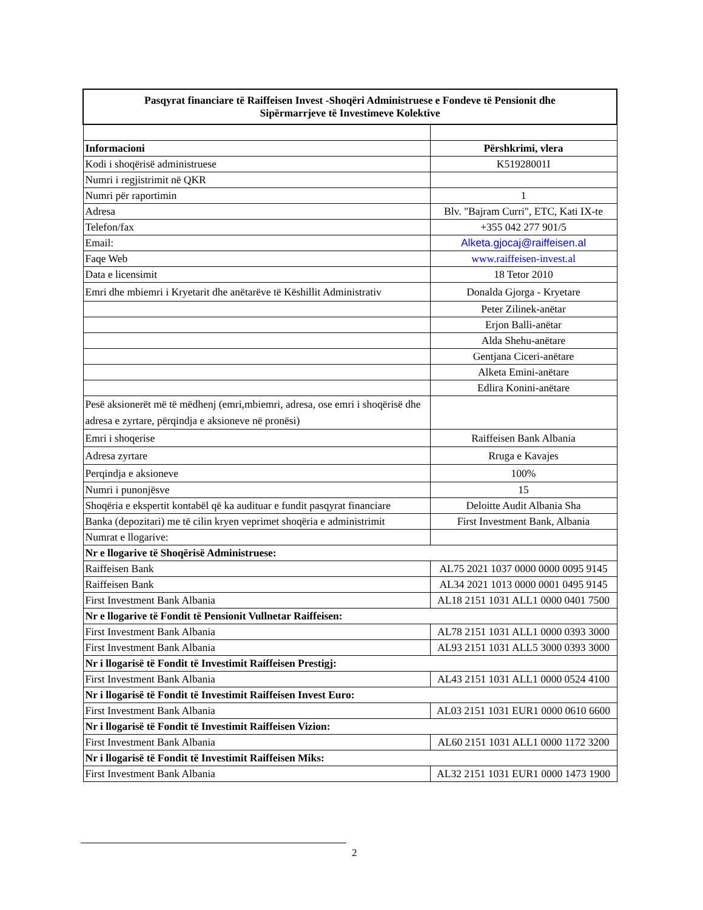| Pasqyrat financiare të Raiffeisen Invest -Shoqëri Administruese e Fondeve të Pensionit dhe Sipërmarrjeve të Investimeve Kolektive | |
| Informacioni | Përshkrimi, vlera |
| Kodi i shoqërisë administruese | K51928001I |
| Numri i regjistrimit në QKR | |
| Numri për raportimin | 1 |
| Adresa | Blv. "Bajram Curri", ETC, Kati IX-te |
| Telefon/fax | +355 042 277 901/5 |
| Email: | Alketa.gjocaj@raiffeisen.al |
| Faqe Web | www.raiffeisen-invest.al |
| Data e licensimit | 18 Tetor 2010 |
| Emri dhe mbiemri i Kryetarit dhe anëtarëve të Këshillit Administrativ | Donalda Gjorga - Kryetare |
| | Peter Zilinek-anëtar |
| | Erjon Balli-anëtar |
| | Alda Shehu-anëtare |
| | Gentjana Ciceri-anëtare |
| | Alketa Emini-anëtare |
| | Edlira Konini-anëtare |
| Pesë aksionerët më të mëdhenj (emri,mbiemri, adresa, ose emri i shoqërisë dhe adresa e zyrtare, përqindja e aksioneve në pronësi) | |
| Emri i shoqerise | Raiffeisen Bank Albania |
| Adresa zyrtare | Rruga e Kavajes |
| Perqindja e aksioneve | 100% |
| Numri i punonjësve | 15 |
| Shoqëria e ekspertit kontabël që ka audituar e fundit pasqyrat financiare | Deloitte Audit Albania Sha |
| Banka (depozitari) me të cilin kryen veprimet shoqëria e administrimit | First Investment Bank, Albania |
| Numrat e llogarive: | |
| Nr e llogarive të Shoqërisë Administruese: | |
| Raiffeisen Bank | AL75 2021 1037 0000 0000 0095 9145 |
| Raiffeisen Bank | AL34 2021 1013 0000 0001 0495 9145 |
| First Investment Bank Albania | AL18 2151 1031 ALL1 0000 0401 7500 |
| Nr e llogarive të Fondit të Pensionit Vullnetar Raiffeisen: | |
| First Investment Bank Albania | AL78 2151 1031 ALL1 0000 0393 3000 |
| First Investment Bank Albania | AL93 2151 1031 ALL5 3000 0393 3000 |
| Nr i llogarisë të Fondit të Investimit Raiffeisen Prestigj: | |
| First Investment Bank Albania | AL43 2151 1031 ALL1 0000 0524 4100 |
| Nr i llogarisë të Fondit të Investimit Raiffeisen Invest Euro: | |
| First Investment Bank Albania | AL03 2151 1031 EUR1 0000 0610 6600 |
| Nr i llogarisë të Fondit të Investimit Raiffeisen Vizion: | |
| First Investment Bank Albania | AL60 2151 1031 ALL1 0000 1172 3200 |
| Nr i llogarisë të Fondit të Investimit Raiffeisen Miks: | |
| First Investment Bank Albania | AL32 2151 1031 EUR1 0000 1473 1900 |
2